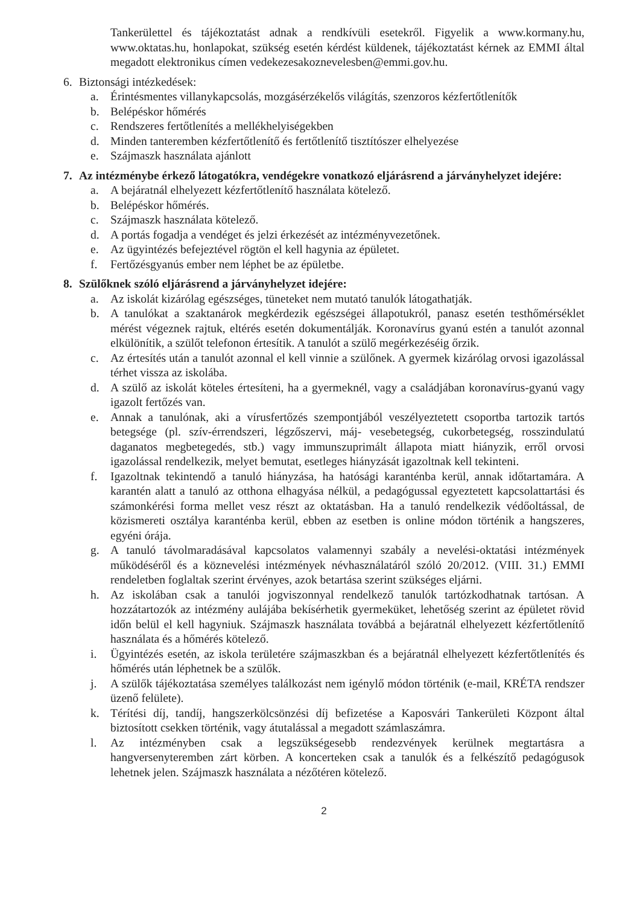Tankerülettel és tájékoztatást adnak a rendkívüli esetekről. Figyelik a www.kormany.hu, www.oktatas.hu, honlapokat, szükség esetén kérdést küldenek, tájékoztatást kérnek az EMMI által megadott elektronikus címen vedekezesakoznevelesben@emmi.gov.hu.
6. Biztonsági intézkedések:
a. Érintésmentes villanykapcsolás, mozgásérzékelős világítás, szenzoros kézfertőtlenítők
b. Belépéskor hőmérés
c. Rendszeres fertőtlenítés a mellékhelyiségekben
d. Minden tanteremben kézfertőtlenítő és fertőtlenítő tisztítószer elhelyezése
e. Szájmaszk használata ajánlott
7. Az intézménybe érkező látogatókra, vendégekre vonatkozó eljárásrend a járványhelyzet idejére:
a. A bejáratnál elhelyezett kézfertőtlenítő használata kötelező.
b. Belépéskor hőmérés.
c. Szájmaszk használata kötelező.
d. A portás fogadja a vendéget és jelzi érkezését az intézményvezetőnek.
e. Az ügyintézés befejeztével rögtön el kell hagynia az épületet.
f. Fertőzésgyanús ember nem léphet be az épületbe.
8. Szülőknek szóló eljárásrend a járványhelyzet idejére:
a. Az iskolát kizárólag egészséges, tüneteket nem mutató tanulók látogathatják.
b. A tanulókat a szaktanárok megkérdezik egészségei állapotukról, panasz esetén testhőmérséklet mérést végeznek rajtuk, eltérés esetén dokumentálják. Koronavírus gyanú estén a tanulót azonnal elkülönítik, a szülőt telefonon értesítik. A tanulót a szülő megérkezéséig őrzik.
c. Az értesítés után a tanulót azonnal el kell vinnie a szülőnek. A gyermek kizárólag orvosi igazolással térhet vissza az iskolába.
d. A szülő az iskolát köteles értesíteni, ha a gyermeknél, vagy a családjában koronavírus-gyanú vagy igazolt fertőzés van.
e. Annak a tanulónak, aki a vírusfertőzés szempontjából veszélyeztetett csoportba tartozik tartós betegsége (pl. szív-érrendszeri, légzőszervi, máj- vesebetegség, cukorbetegség, rosszindulatú daganatos megbetegedés, stb.) vagy immunszuprimált állapota miatt hiányzik, erről orvosi igazolással rendelkezik, melyet bemutat, esetleges hiányzását igazoltnak kell tekinteni.
f. Igazoltnak tekintendő a tanuló hiányzása, ha hatósági karanténba kerül, annak időtartamára. A karantén alatt a tanuló az otthona elhagyása nélkül, a pedagógussal egyeztetett kapcsolattartási és számonkérési forma mellet vesz részt az oktatásban. Ha a tanuló rendelkezik védőoltással, de közismereti osztálya karanténba kerül, ebben az esetben is online módon történik a hangszeres, egyéni órája.
g. A tanuló távolmaradásával kapcsolatos valamennyi szabály a nevelési-oktatási intézmények működéséről és a köznevelési intézmények névhasználatáról szóló 20/2012. (VIII. 31.) EMMI rendeletben foglaltak szerint érvényes, azok betartása szerint szükséges eljárni.
h. Az iskolában csak a tanulói jogviszonnyal rendelkező tanulók tartózkodhatnak tartósan. A hozzátartozók az intézmény aulájába bekísérhetik gyermeküket, lehetőség szerint az épületet rövid időn belül el kell hagyniuk. Szájmaszk használata továbbá a bejáratnál elhelyezett kézfertőtlenítő használata és a hőmérés kötelező.
i. Ügyintézés esetén, az iskola területére szájmaszkban és a bejáratnál elhelyezett kézfertőtlenítés és hőmérés után léphetnek be a szülők.
j. A szülők tájékoztatása személyes találkozást nem igénylő módon történik (e-mail, KRÉTA rendszer üzenő felülete).
k. Térítési díj, tandíj, hangszerkölcsönzési díj befizetése a Kaposvári Tankerületi Központ által biztosított csekken történik, vagy átutalással a megadott számlaszámra.
l. Az intézményben csak a legszükségesebb rendezvények kerülnek megtartásra a hangversenyteremben zárt körben. A koncerteken csak a tanulók és a felkészítő pedagógusok lehetnek jelen. Szájmaszk használata a nézőtéren kötelező.
2